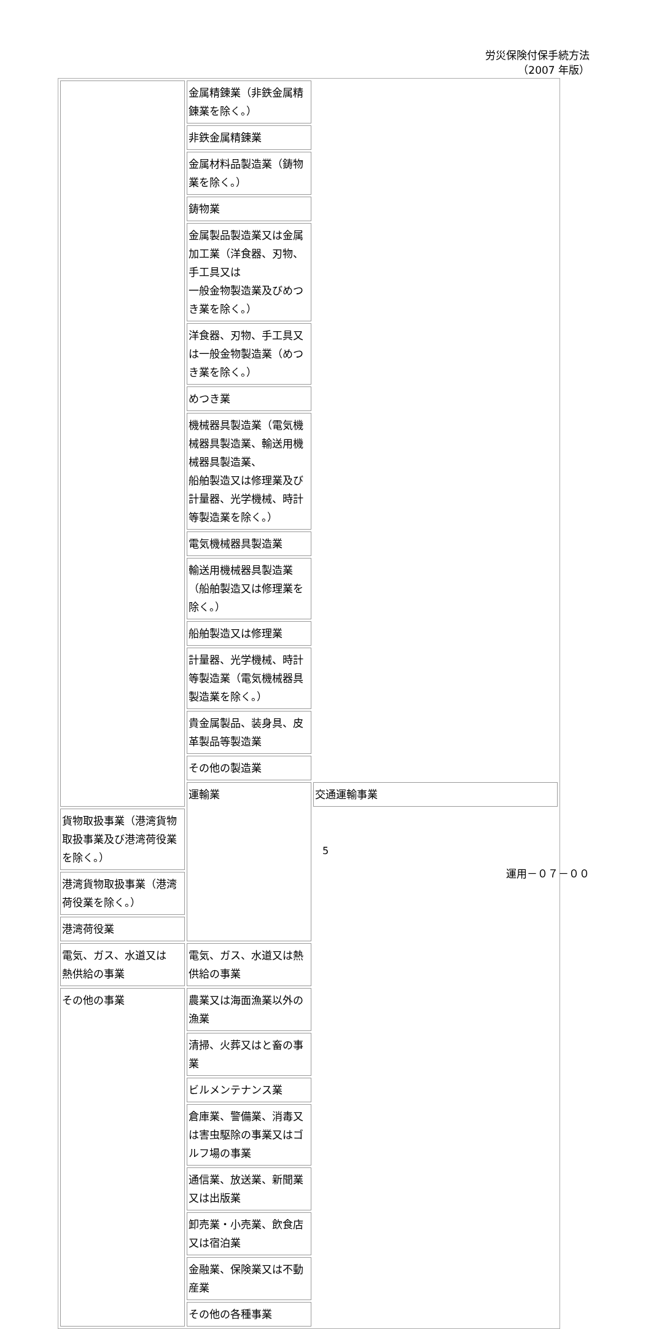労災保険付保手続方法
（2007 年版）
| | 金属精錬業（非鉄金属精錬業を除く。） | |
| | 非鉄金属精錬業 | |
| | 金属材料品製造業（鋳物業を除く。） | |
| | 鋳物業 | |
| | 金属製品製造業又は金属加工業（洋食器、刃物、手工具又は 一般金物製造業及びめつき業を除く。） | |
| | 洋食器、刃物、手工具又は一般金物製造業（めつき業を除く。） | |
| | めつき業 | |
| | 機械器具製造業（電気機械器具製造業、輸送用機械器具製造業、 船舶製造又は修理業及び計量器、光学機械、時計等製造業を除く。） | |
| | 電気機械器具製造業 | |
| | 輸送用機械器具製造業（船舶製造又は修理業を除く。） | |
| | 船舶製造又は修理業 | |
| | 計量器、光学機械、時計等製造業（電気機械器具製造業を除く。） | |
| | 貴金属製品、装身具、皮革製品等製造業 | |
| | その他の製造業 | |
| | 運輸業 | 交通運輸事業 |
| 貨物取扱事業（港湾貨物取扱事業及び港湾荷役業を除く。） | | |
| 港湾貨物取扱事業（港湾荷役業を除く。） | | |
| 港湾荷役業 | | |
| 電気、ガス、水道又は 熱供給の事業 | 電気、ガス、水道又は熱供給の事業 | |
| その他の事業 | 農業又は海面漁業以外の漁業 | |
| | 清掃、火葬又はと畜の事業 | |
| | ビルメンテナンス業 | |
| | 倉庫業、警備業、消毒又は害虫駆除の事業又はゴルフ場の事業 | |
| | 通信業、放送業、新聞業又は出版業 | |
| | 卸売業・小売業、飲食店又は宿泊業 | |
| | 金融業、保険業又は不動産業 | |
| | その他の各種事業 | |
5
運用－０７－００